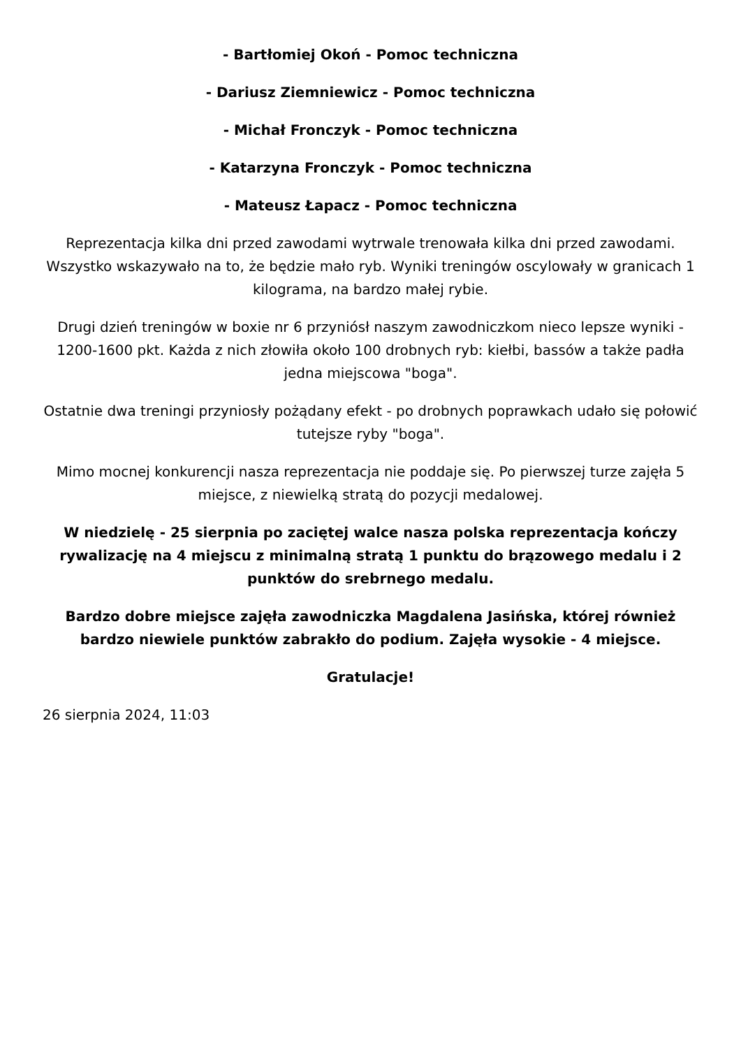- Bartłomiej Okoń - Pomoc techniczna
- Dariusz Ziemniewicz - Pomoc techniczna
- Michał Fronczyk - Pomoc techniczna
- Katarzyna Fronczyk - Pomoc techniczna
- Mateusz Łapacz - Pomoc techniczna
Reprezentacja kilka dni przed zawodami wytrwale trenowała kilka dni przed zawodami. Wszystko wskazywało na to, że będzie mało ryb. Wyniki treningów oscylowały w granicach 1 kilograma, na bardzo małej rybie.
Drugi dzień treningów w boxie nr 6 przyniósł naszym zawodniczkom nieco lepsze wyniki - 1200-1600 pkt. Każda z nich złowiła około 100 drobnych ryb: kiełbi, bassów a także padła jedna miejscowa "boga".
Ostatnie dwa treningi przyniosły pożądany efekt - po drobnych poprawkach udało się połowić tutejsze ryby "boga".
Mimo mocnej konkurencji nasza reprezentacja nie poddaje się. Po pierwszej turze zajęła 5 miejsce, z niewielką stratą do pozycji medalowej.
W niedzielę - 25 sierpnia po zaciętej walce nasza polska reprezentacja kończy rywalizację na 4 miejscu z minimalną stratą 1 punktu do brązowego medalu i 2 punktów do srebrnego medalu.
Bardzo dobre miejsce zajęła zawodniczka Magdalena Jasińska, której również bardzo niewiele punktów zabrakło do podium. Zajęła wysokie - 4 miejsce.
Gratulacje!
26 sierpnia 2024, 11:03